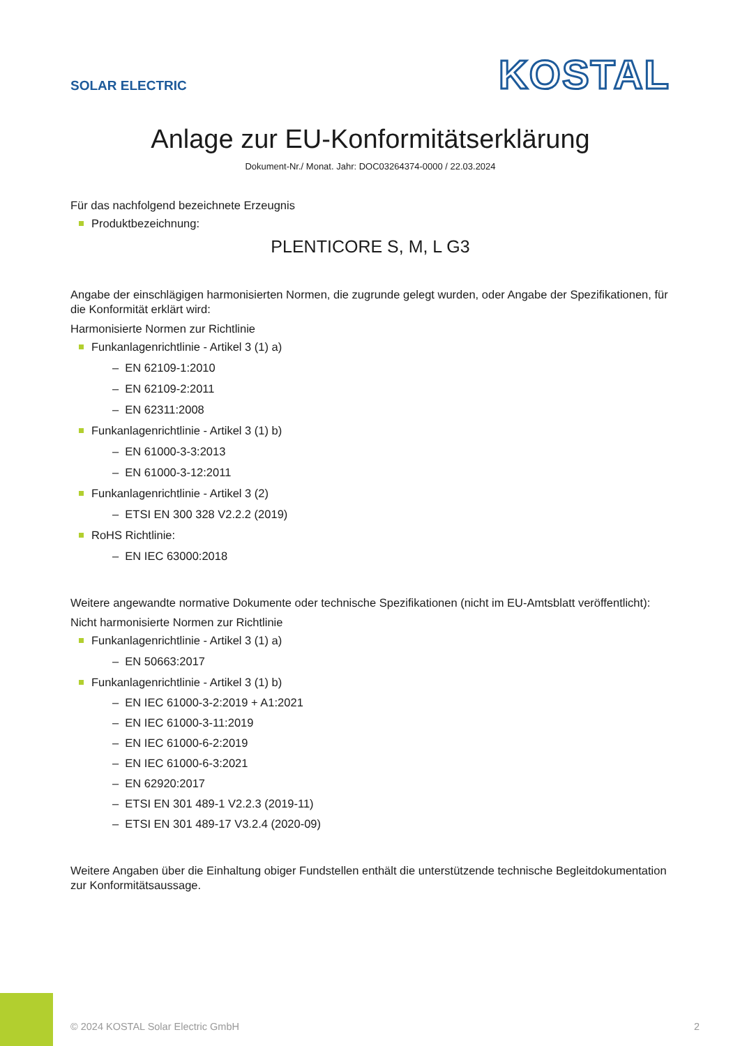SOLAR ELECTRIC
KOSTAL
Anlage zur EU-Konformitätserklärung
Dokument-Nr./ Monat. Jahr: DOC03264374-0000 / 22.03.2024
Für das nachfolgend bezeichnete Erzeugnis
Produktbezeichnung:
PLENTICORE S, M, L G3
Angabe der einschlägigen harmonisierten Normen, die zugrunde gelegt wurden, oder Angabe der Spezifikationen, für die Konformität erklärt wird:
Harmonisierte Normen zur Richtlinie
Funkanlagenrichtlinie - Artikel 3 (1) a)
– EN 62109-1:2010
– EN 62109-2:2011
– EN 62311:2008
Funkanlagenrichtlinie - Artikel 3 (1) b)
– EN 61000-3-3:2013
– EN 61000-3-12:2011
Funkanlagenrichtlinie - Artikel 3 (2)
– ETSI EN 300 328 V2.2.2 (2019)
RoHS Richtlinie:
– EN IEC 63000:2018
Weitere angewandte normative Dokumente oder technische Spezifikationen (nicht im EU-Amtsblatt veröffentlicht):
Nicht harmonisierte Normen zur Richtlinie
Funkanlagenrichtlinie - Artikel 3 (1) a)
– EN 50663:2017
Funkanlagenrichtlinie - Artikel 3 (1) b)
– EN IEC 61000-3-2:2019 + A1:2021
– EN IEC 61000-3-11:2019
– EN IEC 61000-6-2:2019
– EN IEC 61000-6-3:2021
– EN 62920:2017
– ETSI EN 301 489-1 V2.2.3 (2019-11)
– ETSI EN 301 489-17 V3.2.4 (2020-09)
Weitere Angaben über die Einhaltung obiger Fundstellen enthält die unterstützende technische Begleitdokumentation zur Konformitätsaussage.
© 2024 KOSTAL Solar Electric GmbH 2